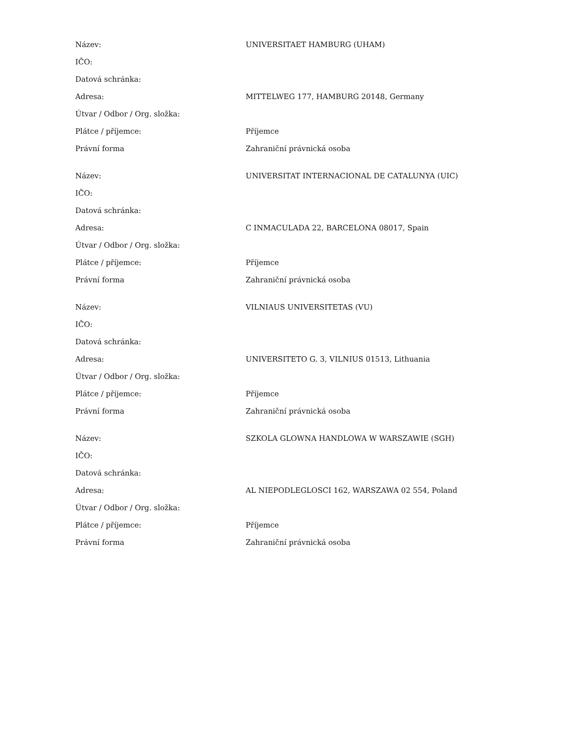| Název: | UNIVERSITAET HAMBURG (UHAM) |
| IČO: | |
| Datová schránka: | |
| Adresa: | MITTELWEG 177, HAMBURG 20148, Germany |
| Útvar / Odbor / Org. složka: | |
| Plátce / příjemce: | Příjemce |
| Právní forma | Zahraniční právnická osoba |
| Název: | UNIVERSITAT INTERNACIONAL DE CATALUNYA (UIC) |
| IČO: | |
| Datová schránka: | |
| Adresa: | C INMACULADA 22, BARCELONA 08017, Spain |
| Útvar / Odbor / Org. složka: | |
| Plátce / příjemce: | Příjemce |
| Právní forma | Zahraniční právnická osoba |
| Název: | VILNIAUS UNIVERSITETAS (VU) |
| IČO: | |
| Datová schránka: | |
| Adresa: | UNIVERSITETO G. 3, VILNIUS 01513, Lithuania |
| Útvar / Odbor / Org. složka: | |
| Plátce / příjemce: | Příjemce |
| Právní forma | Zahraniční právnická osoba |
| Název: | SZKOLA GLOWNA HANDLOWA W WARSZAWIE (SGH) |
| IČO: | |
| Datová schránka: | |
| Adresa: | AL NIEPODLEGLOSCI 162, WARSZAWA 02 554, Poland |
| Útvar / Odbor / Org. složka: | |
| Plátce / příjemce: | Příjemce |
| Právní forma | Zahraniční právnická osoba |